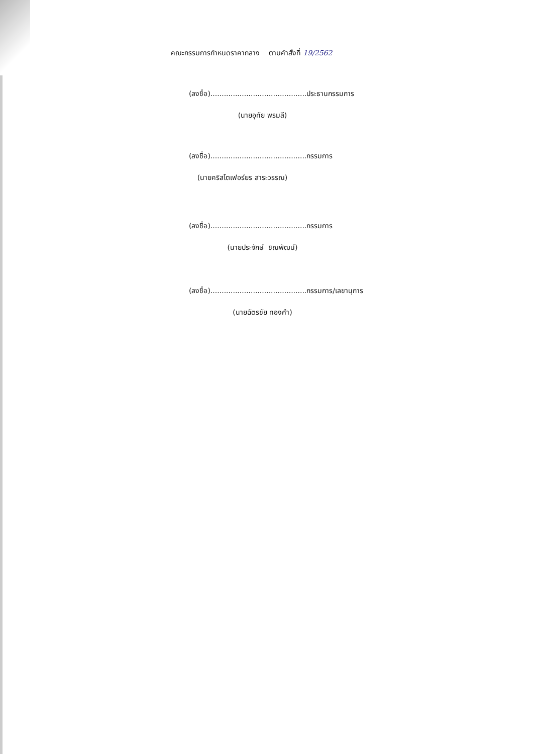คณะกรรมการกำหนดราคากลาง ตามคำสั่งที่ 19/2562
(ลงชื่อ)...........................................ประธานกรรมการ
(นายอุทัย พรมลี)
(ลงชื่อ)...........................................กรรมการ
(นายคริสโตเฟอร์ยร สาระวรรณ)
(ลงชื่อ)...........................................กรรมการ
(นายประจักษ์ ชิณพัฒน์)
(ลงชื่อ)...........................................กรรมการ/เลขานุการ
(นายฉัตรชัย ทองคำ)